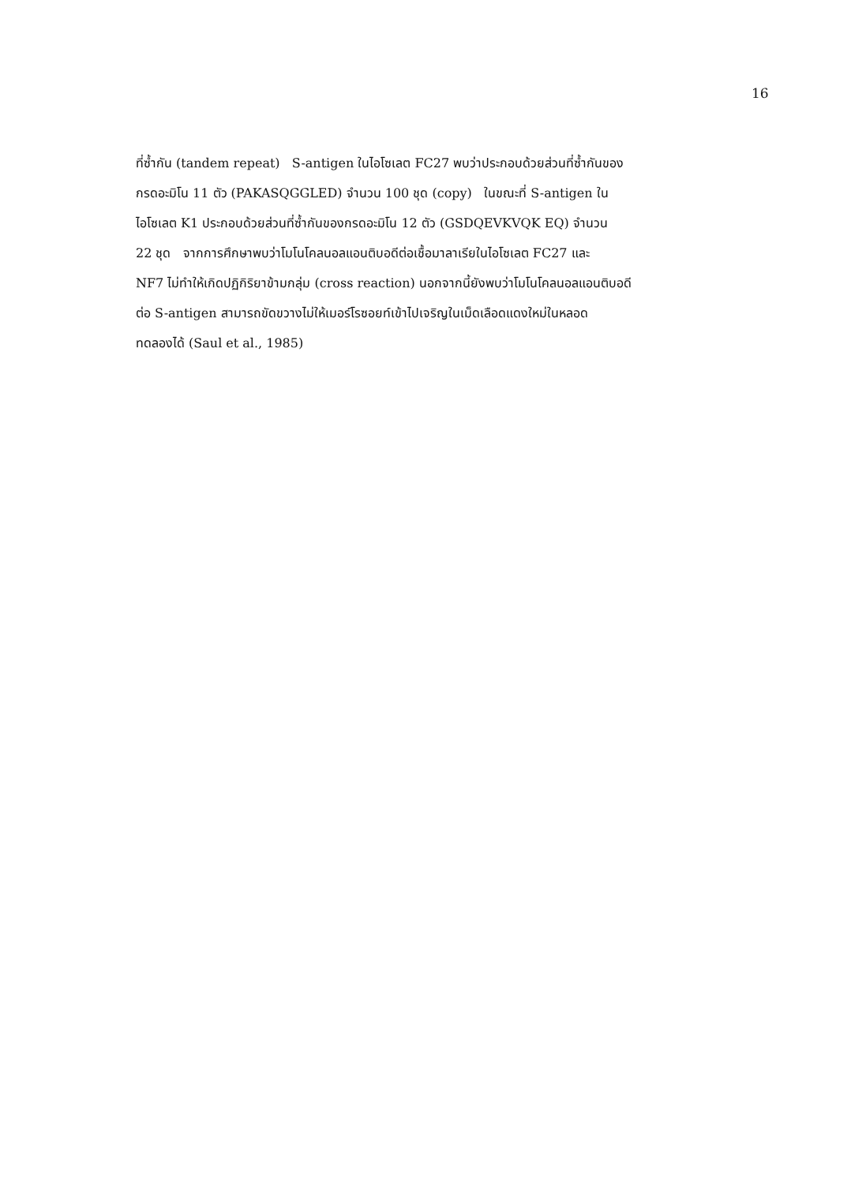16
ที่ซ้ำกัน (tandem repeat) S-antigen ในไอโซเลต FC27 พบว่าประกอบด้วยส่วนที่ซ้ำกันของ
กรดอะมิโน 11 ตัว (PAKASQGGLED) จำนวน 100 ชุด (copy) ในขณะที่ S-antigen ใน
ไอโซเลต K1 ประกอบด้วยส่วนที่ซ้ำกันของกรดอะมิโน 12 ตัว (GSDQEVKVQK EQ) จำนวน
22 ชุด จากการศึกษาพบว่าโมโนโคลนอลแอนติบอดีต่อเชื้อมาลาเรียในไอโซเลต FC27 และ
NF7 ไม่ทำให้เกิดปฏิกิริยาข้ามกลุ่ม (cross reaction) นอกจากนี้ยังพบว่าโมโนโคลนอลแอนติบอดี
ต่อ S-antigen สามารถขัดขวางไม่ให้เมอร์โรซอยท์เข้าไปเจริญในเม็ดเลือดแดงใหม่ในหลอด
ทดลองได้ (Saul et al., 1985)